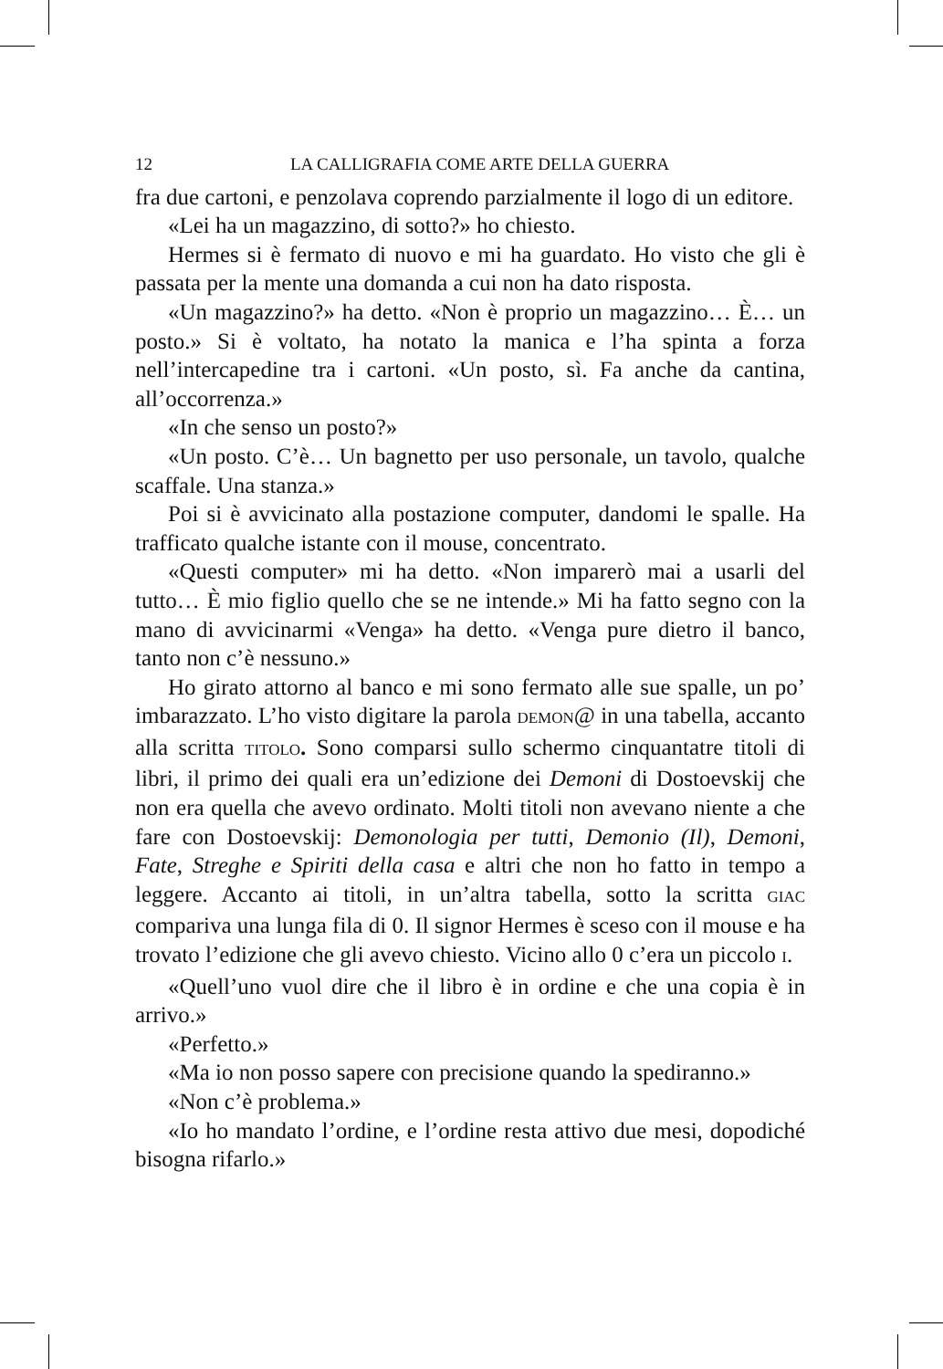12 LA CALLIGRAFIA COME ARTE DELLA GUERRA
fra due cartoni, e penzolava coprendo parzialmente il logo di un editore.
«Lei ha un magazzino, di sotto?» ho chiesto.
Hermes si è fermato di nuovo e mi ha guardato. Ho visto che gli è passata per la mente una domanda a cui non ha dato risposta.
«Un magazzino?» ha detto. «Non è proprio un magazzino… È… un posto.» Si è voltato, ha notato la manica e l’ha spinta a forza nell’intercapedine tra i cartoni. «Un posto, sì. Fa anche da cantina, all’occorrenza.»
«In che senso un posto?»
«Un posto. C’è… Un bagnetto per uso personale, un tavolo, qualche scaffale. Una stanza.»
Poi si è avvicinato alla postazione computer, dandomi le spalle. Ha trafficato qualche istante con il mouse, concentrato.
«Questi computer» mi ha detto. «Non imparerò mai a usarli del tutto… È mio figlio quello che se ne intende.» Mi ha fatto segno con la mano di avvicinarmi «Venga» ha detto. «Venga pure dietro il banco, tanto non c’è nessuno.»
Ho girato attorno al banco e mi sono fermato alle sue spalle, un po’ imbarazzato. L’ho visto digitare la parola DEMON@ in una tabella, accanto alla scritta TITOLO. Sono comparsi sullo schermo cinquantatre titoli di libri, il primo dei quali era un’edizione dei Demoni di Dostoevskij che non era quella che avevo ordinato. Molti titoli non avevano niente a che fare con Dostoevskij: Demonologia per tutti, Demonio (Il), Demoni, Fate, Streghe e Spiriti della casa e altri che non ho fatto in tempo a leggere. Accanto ai titoli, in un’altra tabella, sotto la scritta GIAC compariva una lunga fila di 0. Il signor Hermes è sceso con il mouse e ha trovato l’edizione che gli avevo chiesto. Vicino allo 0 c’era un piccolo I.
«Quell’uno vuol dire che il libro è in ordine e che una copia è in arrivo.»
«Perfetto.»
«Ma io non posso sapere con precisione quando la spediranno.»
«Non c’è problema.»
«Io ho mandato l’ordine, e l’ordine resta attivo due mesi, dopodiché bisogna rifarlo.»